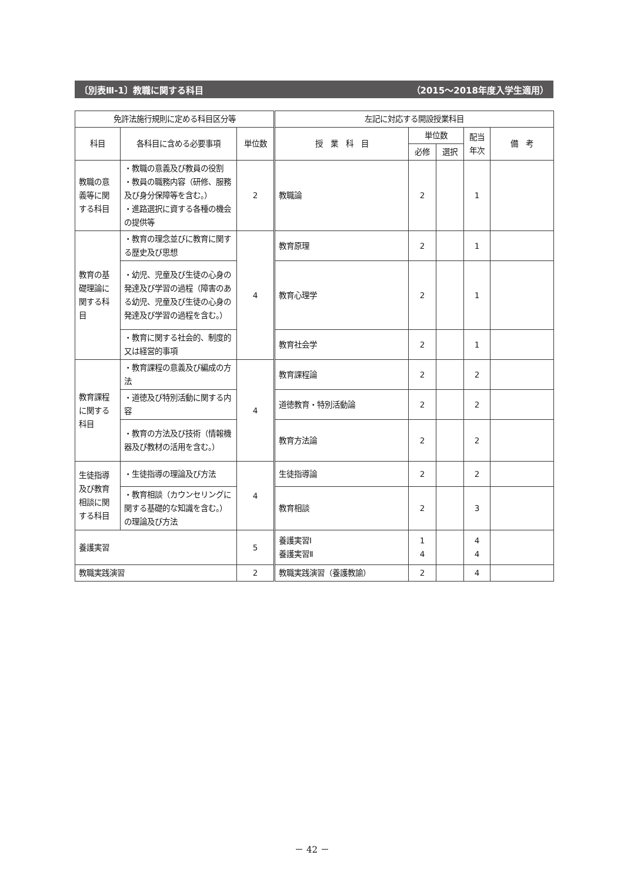〔別表Ⅲ-1〕教職に関する科目 （2015〜2018年度入学生適用）
| 免許法施行規則に定める科目区分等 | | | 左記に対応する開設授業科目 | | | | |
| --- | --- | --- | --- | --- | --- | --- | --- |
| 科目 | 各科目に含める必要事項 | 単位数 | 授 業 科 目 | 単位数 | | 配当 年次 | 備 考 |
| | | | | 必修 | 選択 | | |
| 教職の意義等に関する科目 | ・教職の意義及び教員の役割 ・教員の職務内容（研修、服務及び身分保障等を含む。） ・進路選択に資する各種の機会の提供等 | 2 | 教職論 | 2 | | 1 | |
| 教育の基礎理論に関する科目 | ・教育の理念並びに教育に関する歴史及び思想 | 4 | 教育原理 | 2 | | 1 | |
| | ・幼児、児童及び生徒の心身の発達及び学習の過程（障害のある幼児、児童及び生徒の心身の発達及び学習の過程を含む。） | | 教育心理学 | 2 | | 1 | |
| | ・教育に関する社会的、制度的又は経営的事項 | | 教育社会学 | 2 | | 1 | |
| 教育課程に関する科目 | ・教育課程の意義及び編成の方法 | 4 | 教育課程論 | 2 | | 2 | |
| | ・道徳及び特別活動に関する内容 | | 道徳教育・特別活動論 | 2 | | 2 | |
| | ・教育の方法及び技術（情報機器及び教材の活用を含む。） | | 教育方法論 | 2 | | 2 | |
| 生徒指導及び教育相談に関する科目 | ・生徒指導の理論及び方法 | 4 | 生徒指導論 | 2 | | 2 | |
| | ・教育相談（カウンセリングに関する基礎的な知識を含む。）の理論及び方法 | | 教育相談 | 2 | | 3 | |
| 養護実習 | | 5 | 養護実習Ⅰ 養護実習Ⅱ | 1 4 | | 4 4 | |
| 教職実践演習 | | 2 | 教職実践演習（養護教諭） | 2 | | 4 | |
－ 42 －